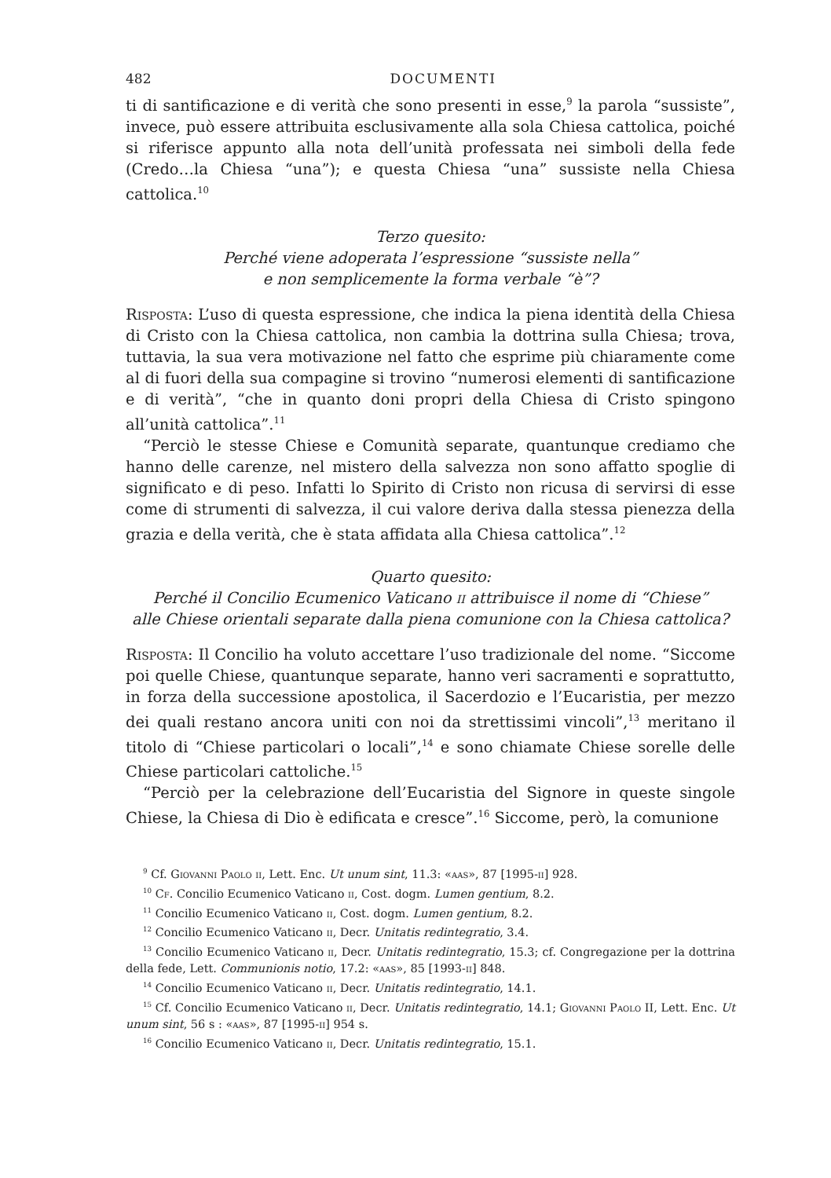482 DOCUMENTI
ti di santificazione e di verità che sono presenti in esse,<sup>9</sup> la parola “sussiste”, invece, può essere attribuita esclusivamente alla sola Chiesa cattolica, poiché si riferisce appunto alla nota dell’unità professata nei simboli della fede (Credo…la Chiesa “una”); e questa Chiesa “una” sussiste nella Chiesa cattolica.<sup>10</sup>
Terzo quesito:
Perché viene adoperata l’espressione “sussiste nella”
e non semplicemente la forma verbale “è”?
Risposta: L’uso di questa espressione, che indica la piena identità della Chiesa di Cristo con la Chiesa cattolica, non cambia la dottrina sulla Chiesa; trova, tuttavia, la sua vera motivazione nel fatto che esprime più chiaramente come al di fuori della sua compagine si trovino “numerosi elementi di santificazione e di verità”, “che in quanto doni propri della Chiesa di Cristo spingono all’unità cattolica”.<sup>11</sup>
“Perciò le stesse Chiese e Comunità separate, quantunque crediamo che hanno delle carenze, nel mistero della salvezza non sono affatto spoglie di significato e di peso. Infatti lo Spirito di Cristo non ricusa di servirsi di esse come di strumenti di salvezza, il cui valore deriva dalla stessa pienezza della grazia e della verità, che è stata affidata alla Chiesa cattolica”.<sup>12</sup>
Quarto quesito:
Perché il Concilio Ecumenico Vaticano ii attribuisce il nome di “Chiese”
alle Chiese orientali separate dalla piena comunione con la Chiesa cattolica?
Risposta: Il Concilio ha voluto accettare l’uso tradizionale del nome. “Siccome poi quelle Chiese, quantunque separate, hanno veri sacramenti e soprattutto, in forza della successione apostolica, il Sacerdozio e l’Eucaristia, per mezzo dei quali restano ancora uniti con noi da strettissimi vincoli”,<sup>13</sup> meritano il titolo di “Chiese particolari o locali”,<sup>14</sup> e sono chiamate Chiese sorelle delle Chiese particolari cattoliche.<sup>15</sup>
“Perciò per la celebrazione dell’Eucaristia del Signore in queste singole Chiese, la Chiesa di Dio è edificata e cresce”.<sup>16</sup> Siccome, però, la comunione
<sup>9</sup> Cf. Giovanni Paolo ii, Lett. Enc. Ut unum sint, 11.3: «aas», 87 [1995-ii] 928.
<sup>10</sup> Cf. Concilio Ecumenico Vaticano ii, Cost. dogm. Lumen gentium, 8.2.
<sup>11</sup> Concilio Ecumenico Vaticano ii, Cost. dogm. Lumen gentium, 8.2.
<sup>12</sup> Concilio Ecumenico Vaticano ii, Decr. Unitatis redintegratio, 3.4.
<sup>13</sup> Concilio Ecumenico Vaticano ii, Decr. Unitatis redintegratio, 15.3; cf. Congregazione per la dottrina della fede, Lett. Communionis notio, 17.2: «aas», 85 [1993-ii] 848.
<sup>14</sup> Concilio Ecumenico Vaticano ii, Decr. Unitatis redintegratio, 14.1.
<sup>15</sup> Cf. Concilio Ecumenico Vaticano ii, Decr. Unitatis redintegratio, 14.1; Giovanni Paolo II, Lett. Enc. Ut unum sint, 56 s : «aas», 87 [1995-ii] 954 s.
<sup>16</sup> Concilio Ecumenico Vaticano ii, Decr. Unitatis redintegratio, 15.1.